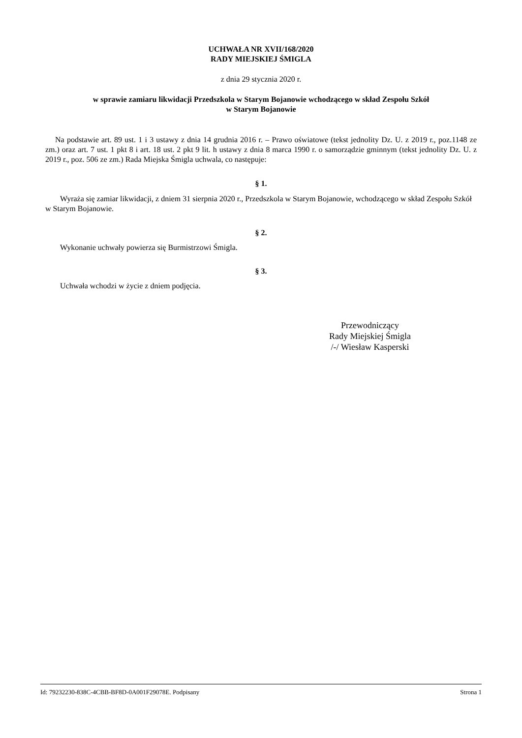UCHWAŁA NR XVII/168/2020
RADY MIEJSKIEJ ŚMIGLA
z dnia 29 stycznia 2020 r.
w sprawie zamiaru likwidacji Przedszkola w Starym Bojanowie wchodzącego w skład Zespołu Szkół
w Starym Bojanowie
Na podstawie art. 89 ust. 1 i 3 ustawy z dnia 14 grudnia 2016 r. – Prawo oświatowe (tekst jednolity Dz. U. z 2019 r., poz.1148 ze zm.) oraz art. 7 ust. 1 pkt 8 i art. 18 ust. 2 pkt 9 lit. h ustawy z dnia 8 marca 1990 r. o samorządzie gminnym (tekst jednolity Dz. U. z 2019 r., poz. 506 ze zm.) Rada Miejska Śmigla uchwala, co następuje:
§ 1.
Wyraża się zamiar likwidacji, z dniem 31 sierpnia 2020 r., Przedszkola w Starym Bojanowie, wchodzącego w skład Zespołu Szkół w Starym Bojanowie.
§ 2.
Wykonanie uchwały powierza się Burmistrzowi Śmigla.
§ 3.
Uchwała wchodzi w życie z dniem podjęcia.
Przewodniczący
Rady Miejskiej Śmigla
/-/ Wiesław Kasperski
Id: 79232230-838C-4CBB-BF8D-0A001F29078E. Podpisany Strona 1